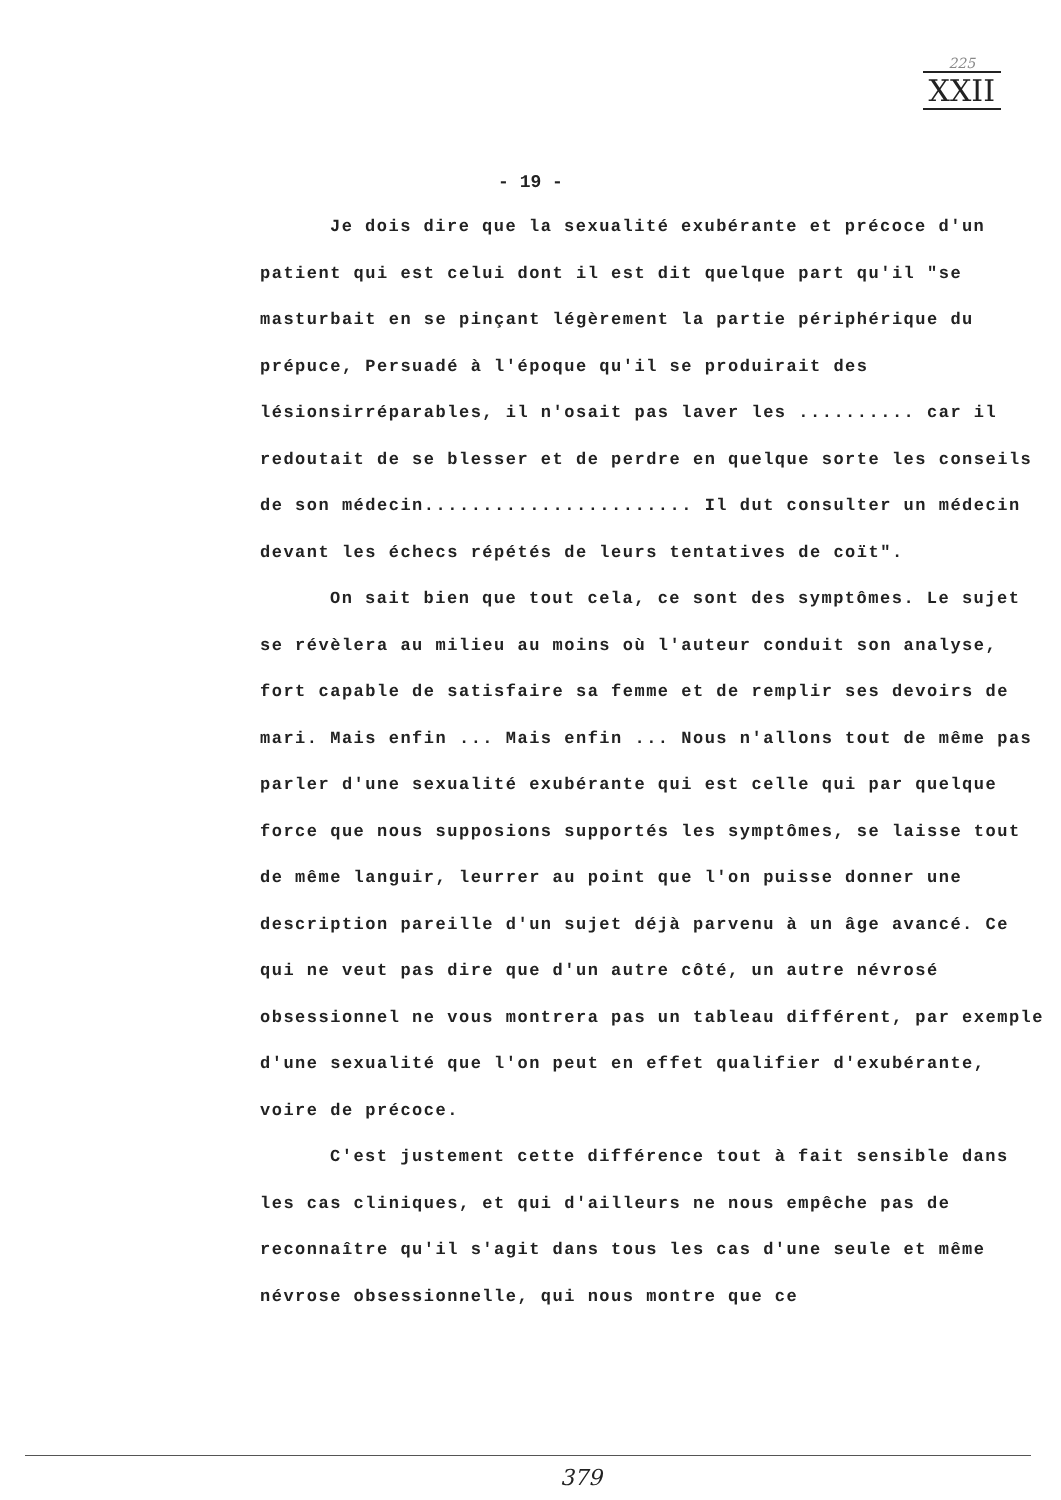225
XXII
- 19 -
Je dois dire que la sexualité exubérante et précoce d'un patient qui est celui dont il est dit quelque part qu'il "se masturbait en se pinçant légèrement la partie périphérique du prépuce, Persuadé à l'époque qu'il se produirait des lésionsirréparables, il n'osait pas laver les .......... car il redoutait de se blesser et de perdre en quelque sorte les conseils de son médecin....................... Il dut consulter un médecin devant les échecs répétés de leurs tentatives de coït".
On sait bien que tout cela, ce sont des symptômes. Le sujet se révèlera au milieu au moins où l'auteur conduit son analyse, fort capable de satisfaire sa femme et de remplir ses devoirs de mari. Mais enfin ... Mais enfin ... Nous n'allons tout de même pas parler d'une sexualité exubérante qui est celle qui par quelque force que nous supposions supportés les symptômes, se laisse tout de même languir, leurrer au point que l'on puisse donner une description pareille d'un sujet déjà parvenu à un âge avancé. Ce qui ne veut pas dire que d'un autre côté, un autre névrosé obsessionnel ne vous montrera pas un tableau différent, par exemple d'une sexualité que l'on peut en effet qualifier d'exubérante, voire de précoce.
C'est justement cette différence tout à fait sensible dans les cas cliniques, et qui d'ailleurs ne nous empêche pas de reconnaître qu'il s'agit dans tous les cas d'une seule et même névrose obsessionnelle, qui nous montre que ce
379